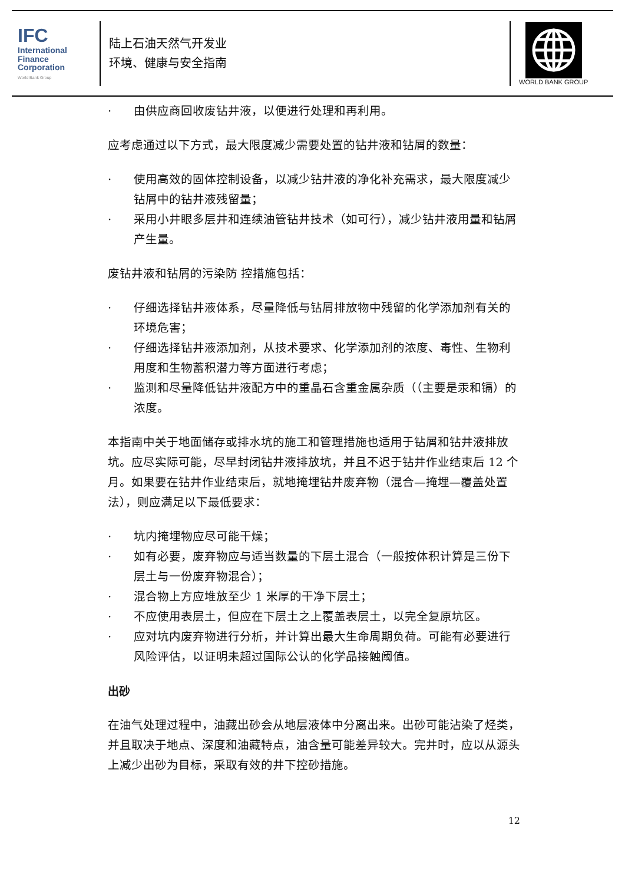IFC
International
Finance
Corporation
World Bank Group
陆上石油天然气开发业
环境、健康与安全指南
WORLD BANK GROUP
· 由供应商回收废钻井液，以便进行处理和再利用。
应考虑通过以下方式，最大限度减少需要处置的钻井液和钻屑的数量：
· 使用高效的固体控制设备，以减少钻井液的净化补充需求，最大限度减少钻屑中的钻井液残留量；
· 采用小井眼多层井和连续油管钻井技术（如可行），减少钻井液用量和钻屑产生量。
废钻井液和钻屑的污染防 控措施包括：
· 仔细选择钻井液体系，尽量降低与钻屑排放物中残留的化学添加剂有关的环境危害；
· 仔细选择钻井液添加剂，从技术要求、化学添加剂的浓度、毒性、生物利用度和生物蓄积潜力等方面进行考虑；
· 监测和尽量降低钻井液配方中的重晶石含重金属杂质（（主要是汞和镉）的浓度。
本指南中关于地面储存或排水坑的施工和管理措施也适用于钻屑和钻井液排放坑。应尽实际可能，尽早封闭钻井液排放坑，并且不迟于钻井作业结束后 12 个月。如果要在钻井作业结束后，就地掩埋钻井废弃物（混合—掩埋—覆盖处置法），则应满足以下最低要求：
· 坑内掩埋物应尽可能干燥；
· 如有必要，废弃物应与适当数量的下层土混合（一般按体积计算是三份下层土与一份废弃物混合）；
· 混合物上方应堆放至少 1 米厚的干净下层土；
· 不应使用表层土，但应在下层土之上覆盖表层土，以完全复原坑区。
· 应对坑内废弃物进行分析，并计算出最大生命周期负荷。可能有必要进行风险评估，以证明未超过国际公认的化学品接触阈值。
出砂
在油气处理过程中，油藏出砂会从地层液体中分离出来。出砂可能沾染了烃类，并且取决于地点、深度和油藏特点，油含量可能差异较大。完井时，应以从源头上减少出砂为目标，采取有效的井下控砂措施。
12